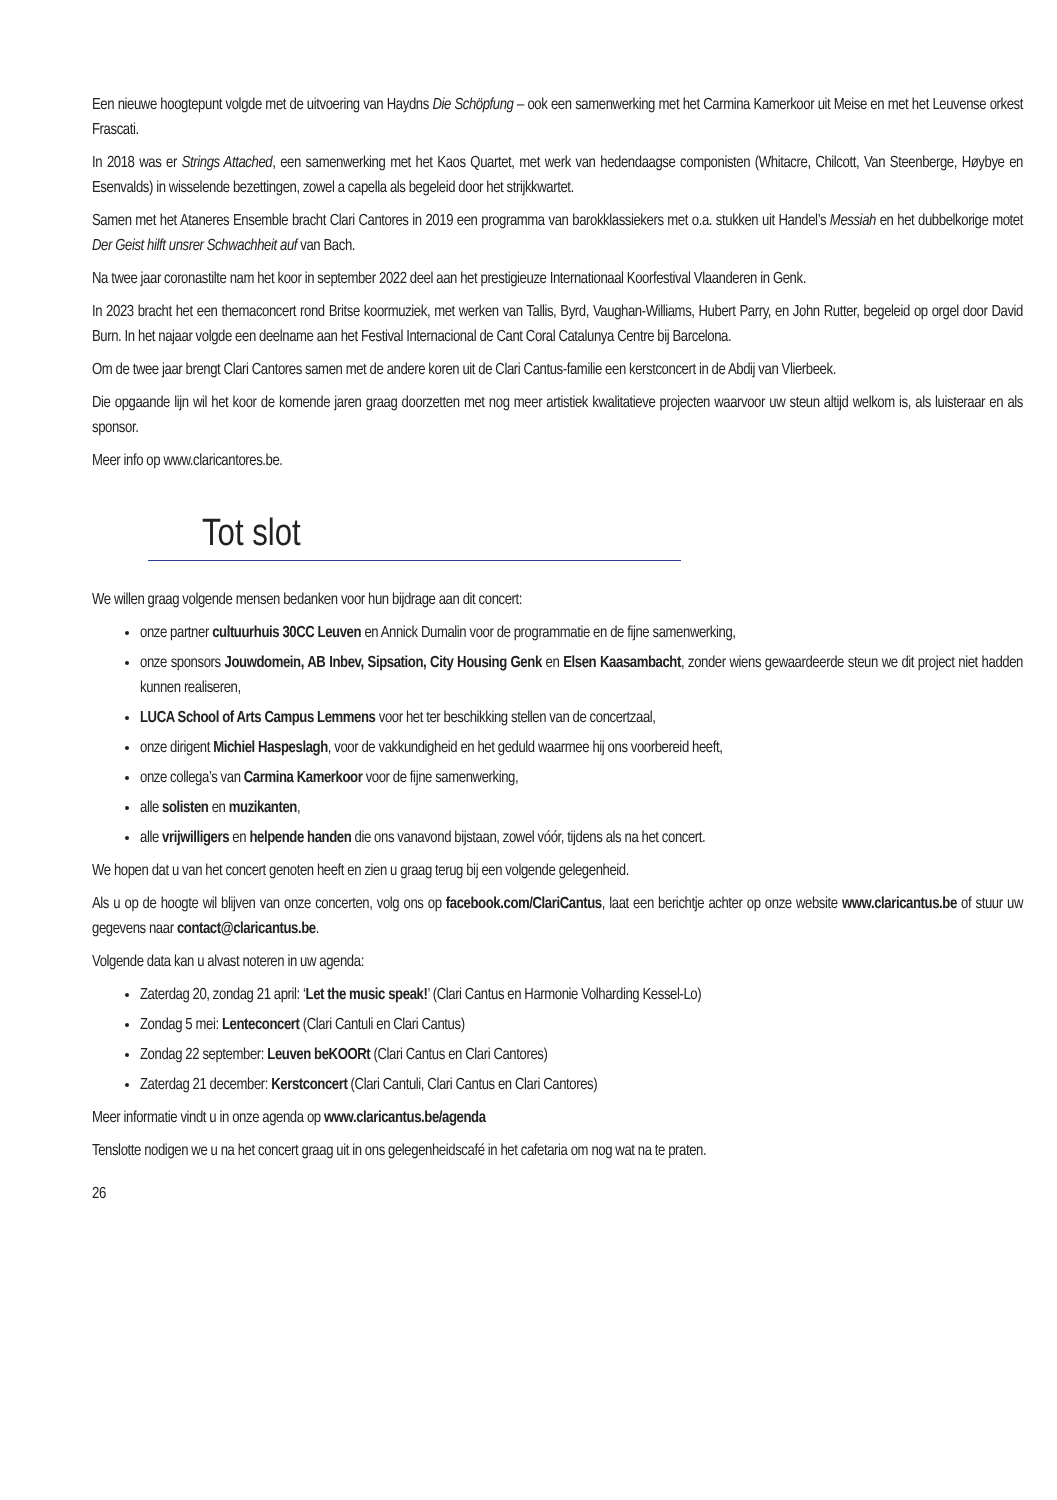Een nieuwe hoogtepunt volgde met de uitvoering van Haydns Die Schöpfung – ook een samenwerking met het Carmina Kamerkoor uit Meise en met het Leuvense orkest Frascati.
In 2018 was er Strings Attached, een samenwerking met het Kaos Quartet, met werk van hedendaagse componisten (Whitacre, Chilcott, Van Steenberge, Høybye en Esenvalds) in wisselende bezettingen, zowel a capella als begeleid door het strijkkwartet.
Samen met het Ataneres Ensemble bracht Clari Cantores in 2019 een programma van barokklassiekers met o.a. stukken uit Handel’s Messiah en het dubbelkorige motet Der Geist hilft unsrer Schwachheit auf van Bach.
Na twee jaar coronastilte nam het koor in september 2022 deel aan het prestigieuze Internationaal Koorfestival Vlaanderen in Genk.
In 2023 bracht het een themaconcert rond Britse koormuziek, met werken van Tallis, Byrd, Vaughan-Williams, Hubert Parry, en John Rutter, begeleid op orgel door David Burn. In het najaar volgde een deelname aan het Festival Internacional de Cant Coral Catalunya Centre bij Barcelona.
Om de twee jaar brengt Clari Cantores samen met de andere koren uit de Clari Cantus-familie een kerstconcert in de Abdij van Vlierbeek.
Die opgaande lijn wil het koor de komende jaren graag doorzetten met nog meer artistiek kwalitatieve projecten waarvoor uw steun altijd welkom is, als luisteraar en als sponsor.
Meer info op www.claricantores.be.
Tot slot
We willen graag volgende mensen bedanken voor hun bijdrage aan dit concert:
onze partner cultuurhuis 30CC Leuven en Annick Dumalin voor de programmatie en de fijne samenwerking,
onze sponsors Jouwdomein, AB Inbev, Sipsation, City Housing Genk en Elsen Kaasambacht, zonder wiens gewaardeerde steun we dit project niet hadden kunnen realiseren,
LUCA School of Arts Campus Lemmens voor het ter beschikking stellen van de concertzaal,
onze dirigent Michiel Haspeslagh, voor de vakkundigheid en het geduld waarmee hij ons voorbereid heeft,
onze collega’s van Carmina Kamerkoor voor de fijne samenwerking,
alle solisten en muzikanten,
alle vrijwilligers en helpende handen die ons vanavond bijstaan, zowel vóór, tijdens als na het concert.
We hopen dat u van het concert genoten heeft en zien u graag terug bij een volgende gelegenheid.
Als u op de hoogte wil blijven van onze concerten, volg ons op facebook.com/ClariCantus, laat een berichtje achter op onze website www.claricantus.be of stuur uw gegevens naar contact@claricantus.be.
Volgende data kan u alvast noteren in uw agenda:
Zaterdag 20, zondag 21 april: ‘Let the music speak!’ (Clari Cantus en Harmonie Volharding Kessel-Lo)
Zondag 5 mei: Lenteconcert (Clari Cantuli en Clari Cantus)
Zondag 22 september: Leuven beKOORt (Clari Cantus en Clari Cantores)
Zaterdag 21 december: Kerstconcert (Clari Cantuli, Clari Cantus en Clari Cantores)
Meer informatie vindt u in onze agenda op www.claricantus.be/agenda
Tenslotte nodigen we u na het concert graag uit in ons gelegenheidscafé in het cafetaria om nog wat na te praten.
26